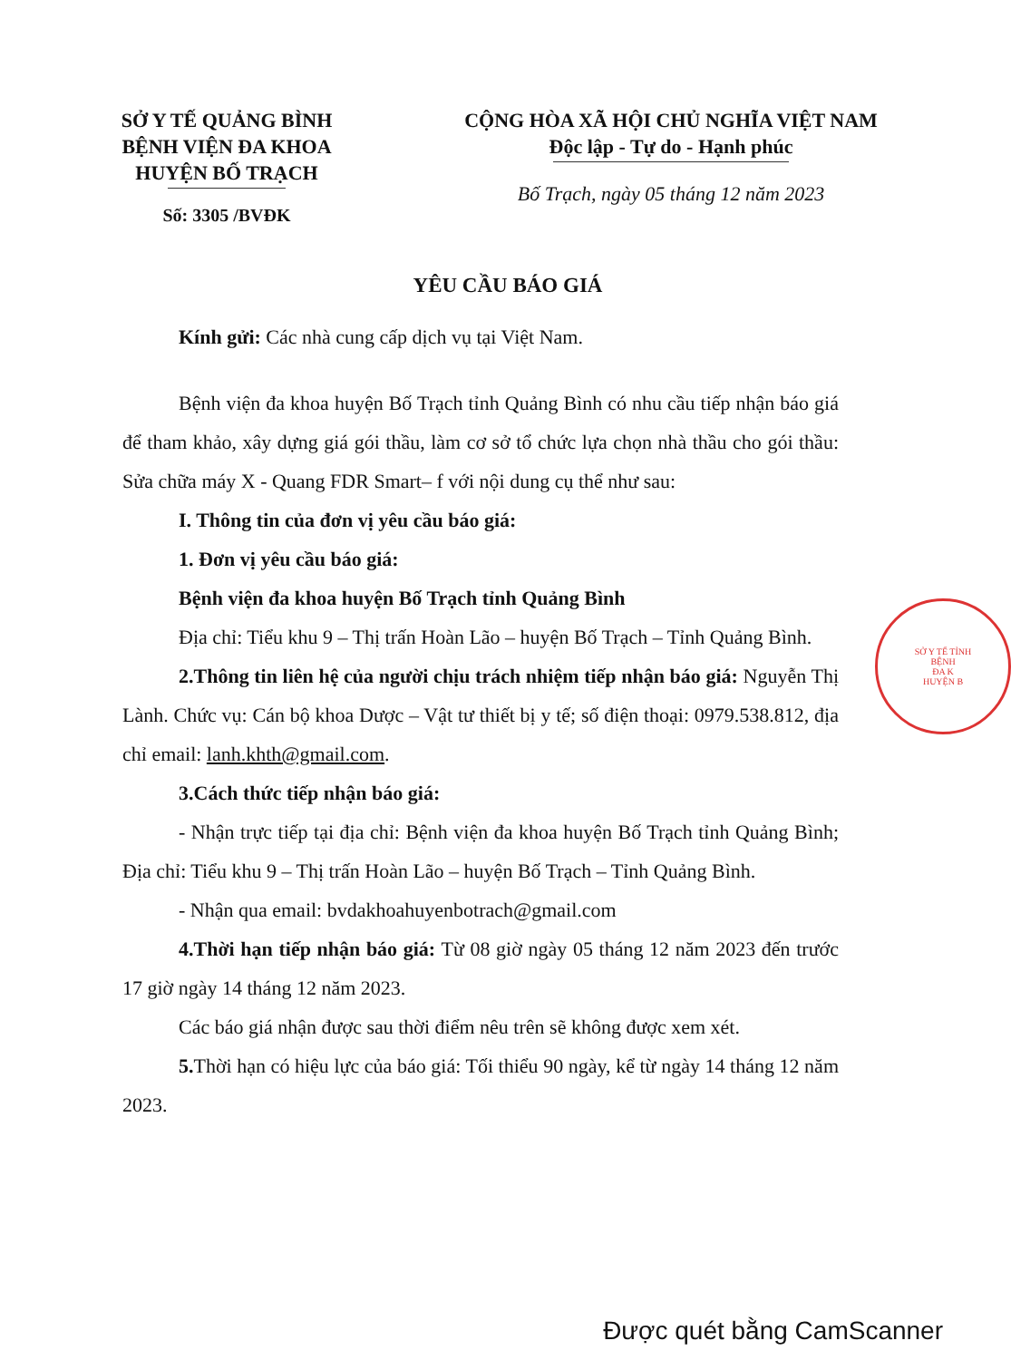SỞ Y TẾ QUẢNG BÌNH
BỆNH VIỆN ĐA KHOA
HUYỆN BỐ TRẠCH
Số: 3305 /BVĐK
CỘNG HÒA XÃ HỘI CHỦ NGHĨA VIỆT NAM
Độc lập - Tự do - Hạnh phúc
Bố Trạch, ngày 05 tháng 12 năm 2023
YÊU CẦU BÁO GIÁ
Kính gửi: Các nhà cung cấp dịch vụ tại Việt Nam.
Bệnh viện đa khoa huyện Bố Trạch tỉnh Quảng Bình có nhu cầu tiếp nhận báo giá để tham khảo, xây dựng giá gói thầu, làm cơ sở tổ chức lựa chọn nhà thầu cho gói thầu: Sửa chữa máy X - Quang FDR Smart– f với nội dung cụ thể như sau:
I. Thông tin của đơn vị yêu cầu báo giá:
1. Đơn vị yêu cầu báo giá:
Bệnh viện đa khoa huyện Bố Trạch tỉnh Quảng Bình
Địa chỉ: Tiểu khu 9 – Thị trấn Hoàn Lão – huyện Bố Trạch – Tỉnh Quảng Bình.
2.Thông tin liên hệ của người chịu trách nhiệm tiếp nhận báo giá: Nguyễn Thị Lành. Chức vụ: Cán bộ khoa Dược – Vật tư thiết bị y tế; số điện thoại: 0979.538.812, địa chỉ email: lanh.khth@gmail.com.
3.Cách thức tiếp nhận báo giá:
- Nhận trực tiếp tại địa chỉ: Bệnh viện đa khoa huyện Bố Trạch tỉnh Quảng Bình; Địa chỉ: Tiểu khu 9 – Thị trấn Hoàn Lão – huyện Bố Trạch – Tỉnh Quảng Bình.
- Nhận qua email: bvdakhoahuyenbotrach@gmail.com
4.Thời hạn tiếp nhận báo giá: Từ 08 giờ ngày 05 tháng 12 năm 2023 đến trước 17 giờ ngày 14 tháng 12 năm 2023.
Các báo giá nhận được sau thời điểm nêu trên sẽ không được xem xét.
5. Thời hạn có hiệu lực của báo giá: Tối thiểu 90 ngày, kể từ ngày 14 tháng 12 năm 2023.
SỞ Y TẾ TỈNH
BỆNH
ĐA K
HUYỆN B
Được quét bằng CamScanner